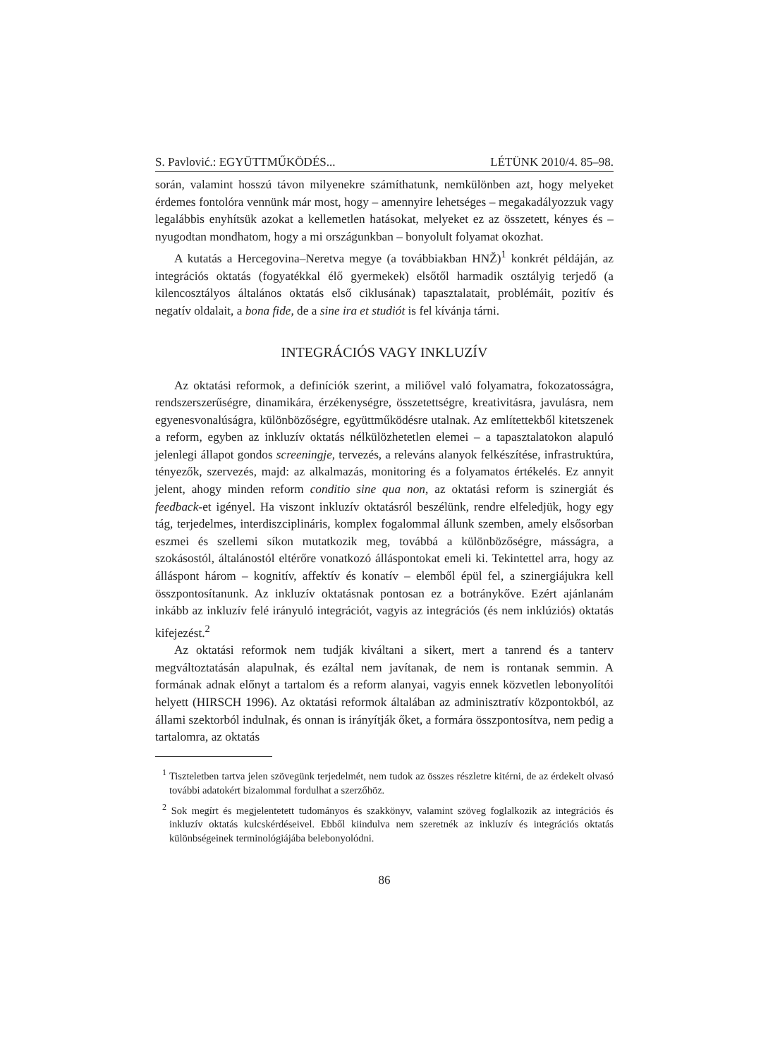S. Pavlović.: EGYÜTTMŰKÖDÉS... LÉTÜNK 2010/4. 85–98.
során, valamint hosszú távon milyenekre számíthatunk, nemkülönben azt, hogy melyeket érdemes fontolóra vennünk már most, hogy – amennyire lehetséges – megakadályozzuk vagy legalábbis enyhítsük azokat a kellemetlen hatásokat, melyeket ez az összetett, kényes és – nyugodtan mondhatom, hogy a mi országunkban – bonyolult folyamat okozhat.
A kutatás a Hercegovina–Neretva megye (a továbbiakban HNŽ)<sup>1</sup> konkrét példáján, az integrációs oktatás (fogyatékkal élő gyermekek) elsőtől harmadik osztályig terjedő (a kilencosztályos általános oktatás első ciklusának) tapasztalatait, problémáit, pozitív és negatív oldalait, a bona fide, de a sine ira et studiót is fel kívánja tárni.
INTEGRÁCIÓS VAGY INKLUZÍV
Az oktatási reformok, a definíciók szerint, a miliővel való folyamatra, fokozatosságra, rendszerszerűségre, dinamikára, érzékenységre, összetettségre, kreativitásra, javulásra, nem egyenesvonalúságra, különbözőségre, együttműködésre utalnak. Az említettekből kitetszenek a reform, egyben az inkluzív oktatás nélkülözhetetlen elemei – a tapasztalatokon alapuló jelenlegi állapot gondos screeningje, tervezés, a releváns alanyok felkészítése, infrastruktúra, tényezők, szervezés, majd: az alkalmazás, monitoring és a folyamatos értékelés. Ez annyit jelent, ahogy minden reform conditio sine qua non, az oktatási reform is szinergiát és feedback-et igényel. Ha viszont inkluzív oktatásról beszélünk, rendre elfeledjük, hogy egy tág, terjedelmes, interdiszciplináris, komplex fogalommal állunk szemben, amely elsősorban eszmei és szellemi síkon mutatkozik meg, továbbá a különbözőségre, másságra, a szokásostól, általánostól eltérőre vonatkozó álláspontokat emeli ki. Tekintettel arra, hogy az álláspont három – kognitív, affektív és konatív – elemből épül fel, a szinergiájukra kell összpontosítanunk. Az inkluzív oktatásnak pontosan ez a botránykőve. Ezért ajánlanám inkább az inkluzív felé irányuló integrációt, vagyis az integrációs (és nem inklúziós) oktatás kifejezést.<sup>2</sup>
Az oktatási reformok nem tudják kiváltani a sikert, mert a tanrend és a tanterv megváltoztatásán alapulnak, és ezáltal nem javítanak, de nem is rontanak semmin. A formának adnak előnyt a tartalom és a reform alanyai, vagyis ennek közvetlen lebonyolítói helyett (HIRSCH 1996). Az oktatási reformok általában az adminisztratív központokból, az állami szektorból indulnak, és onnan is irányítják őket, a formára összpontosítva, nem pedig a tartalomra, az oktatás
<sup>1</sup> Tiszteletben tartva jelen szövegünk terjedelmét, nem tudok az összes részletre kitérni, de az érdekelt olvasó további adatokért bizalommal fordulhat a szerzőhöz.
<sup>2</sup> Sok megírt és megjelentetett tudományos és szakkönyv, valamint szöveg foglalkozik az integrációs és inkluzív oktatás kulcskérdéseivel. Ebből kiindulva nem szeretnék az inkluzív és integrációs oktatás különbségeinek terminológiájába belebonyolódni.
86